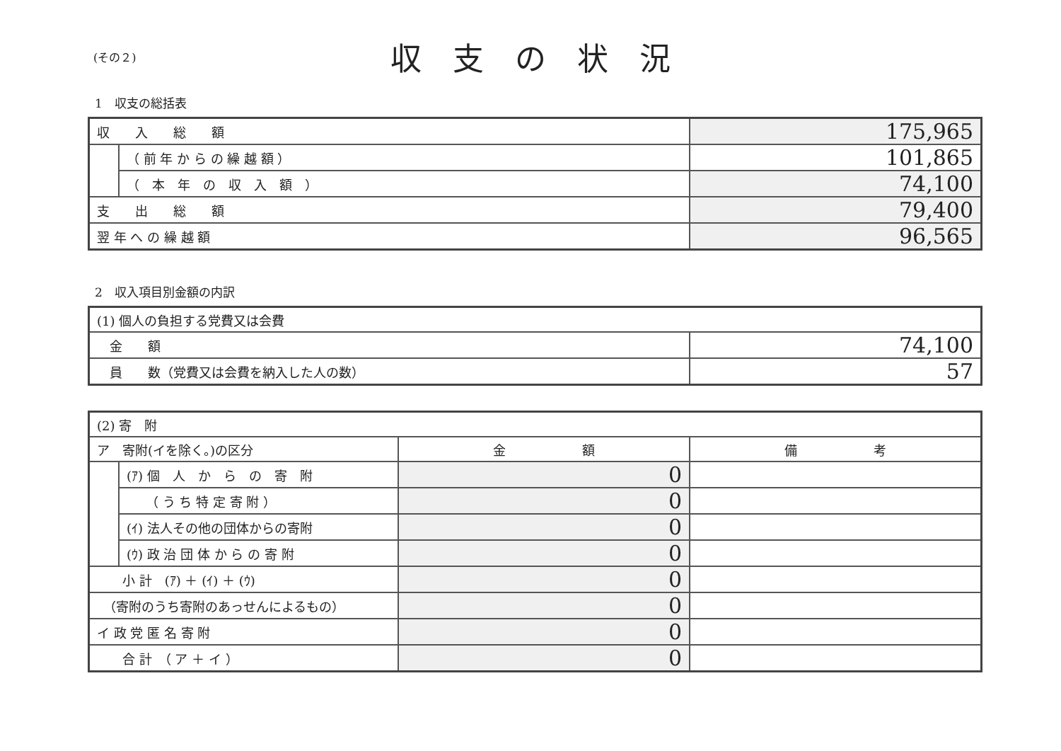(その２)
収支の状況
1　収支の総括表
| 収 入 総 額 | | 175,965 |
| | （ 前 年 か ら の 繰 越 額 ） | 101,865 |
| | （ 本 年 の 収 入 額 ） | 74,100 |
| 支 出 総 額 | | 79,400 |
| 翌 年 へ の 繰 越 額 | | 96,565 |
2　収入項目別金額の内訳
| (1) 個人の負担する党費又は会費 | |
| 金 額 | 74,100 |
| 員 数（党費又は会費を納入した人の数） | 57 |
| (2) 寄 附 | | | |
| ア 寄附(イを除く。)の区分 | | 金 額 | 備 考 |
| | (ｱ) 個 人 か ら の 寄 附 | 0 | |
| | （ う ち 特 定 寄 附 ） | 0 | |
| | (ｲ) 法人その他の団体からの寄附 | 0 | |
| | (ｳ) 政 治 団 体 か ら の 寄 附 | 0 | |
| 小 計 (ｱ) ＋ (ｲ) ＋ (ｳ) | | 0 | |
| （寄附のうち寄附のあっせんによるもの） | | 0 | |
| イ 政 党 匿 名 寄 附 | | 0 | |
| 合 計 （ ア ＋ イ ） | | 0 | |